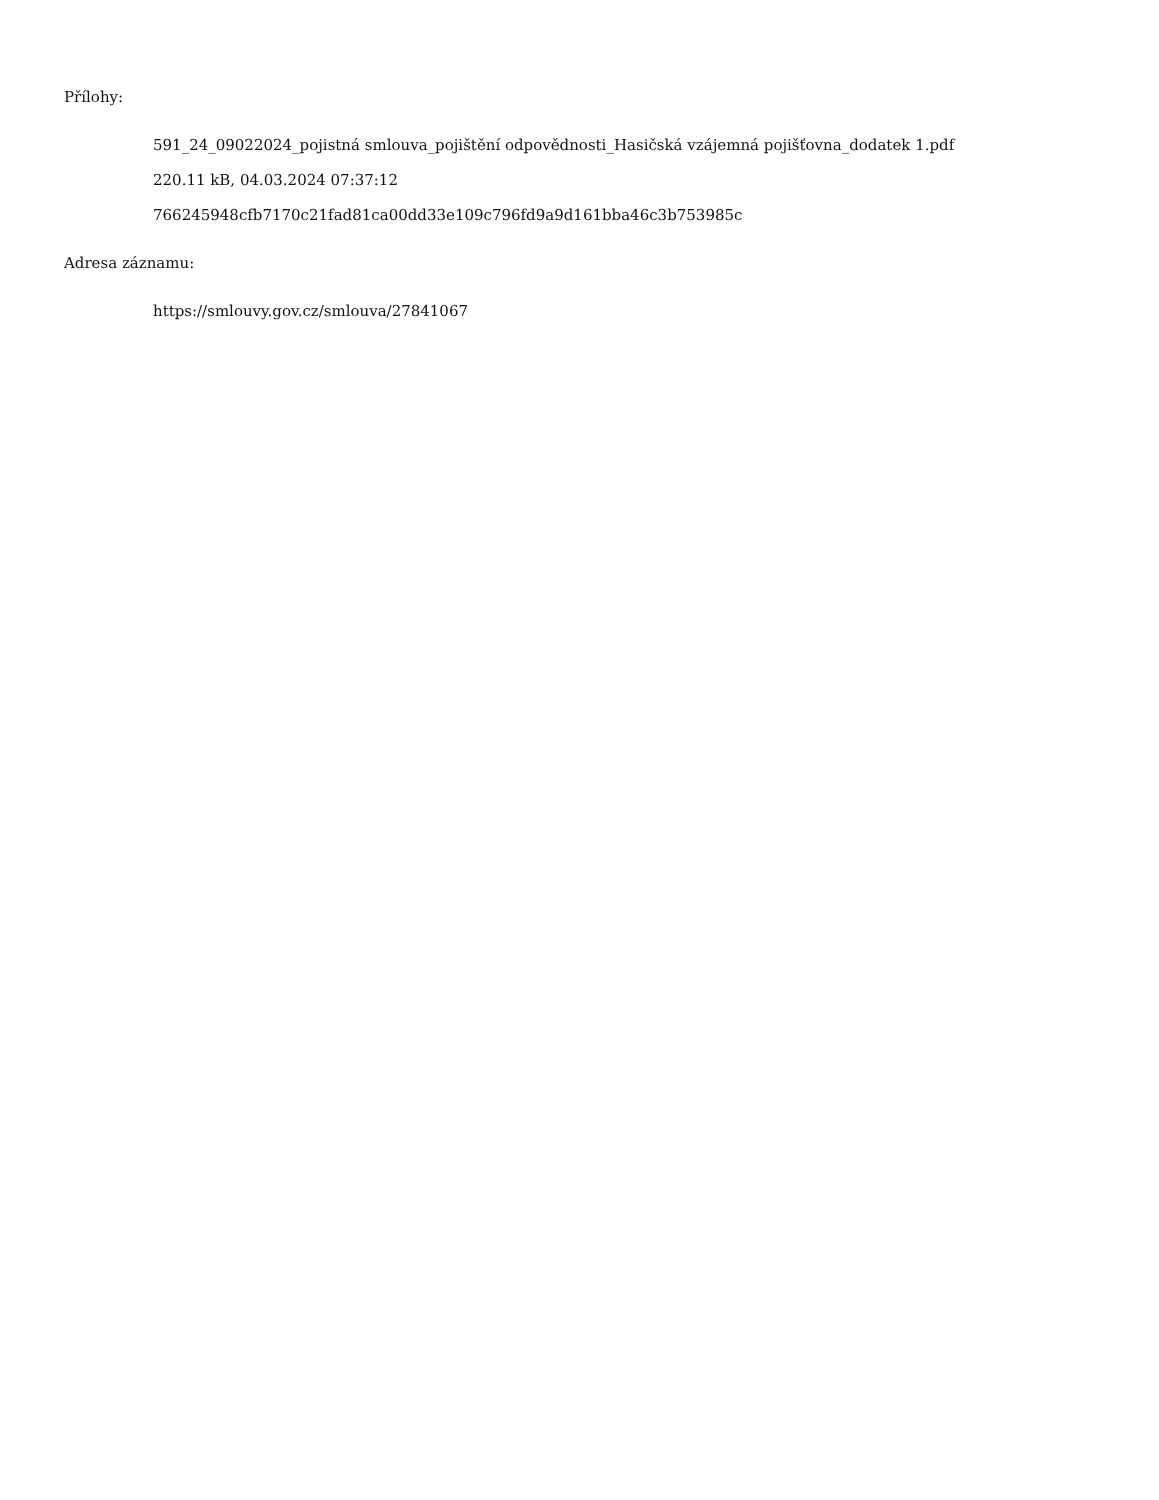Přílohy:
591_24_09022024_pojistná smlouva_pojištění odpovědnosti_Hasičská vzájemná pojišťovna_dodatek 1.pdf
220.11 kB, 04.03.2024 07:37:12
766245948cfb7170c21fad81ca00dd33e109c796fd9a9d161bba46c3b753985c
Adresa záznamu:
https://smlouvy.gov.cz/smlouva/27841067